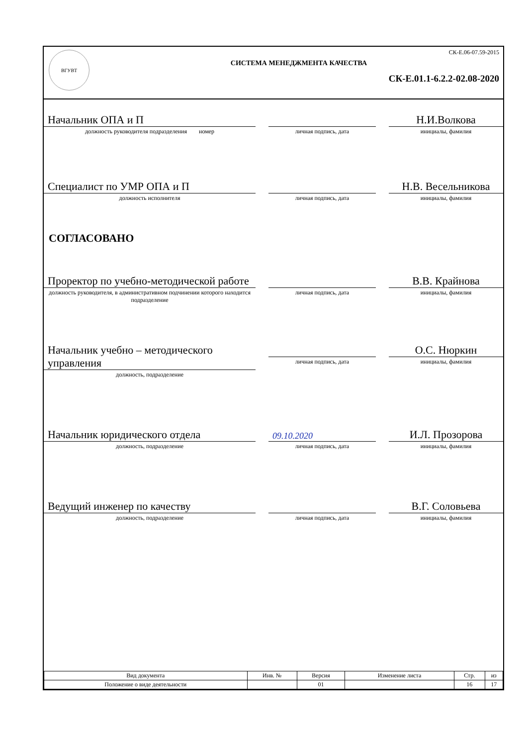ВГУВТ
СК-Е.06-07.59-2015
СИСТЕМА МЕНЕДЖМЕНТА КАЧЕСТВА
СК-Е.01.1-6.2.2-02.08-2020
Начальник ОПА и П
должность руководителя подразделения номер
личная подпись, дата
Н.И.Волкова
инициалы, фамилия
Специалист по УМР ОПА и П
должность исполнителя
личная подпись, дата
Н.В. Весельникова
инициалы, фамилия
СОГЛАСОВАНО
Проректор по учебно-методической работе
должность руководителя, в административном подчинении которого находится подразделение
личная подпись, дата
В.В. Крайнова
инициалы, фамилия
Начальник учебно – методического управления
должность, подразделение
личная подпись, дата
О.С. Нюркин
инициалы, фамилия
Начальник юридического отдела
должность, подразделение
09.10.2020
личная подпись, дата
И.Л. Прозорова
инициалы, фамилия
Ведущий инженер по качеству
должность, подразделение
личная подпись, дата
В.Г. Соловьева
инициалы, фамилия
| Вид документа | Инв. № | Версия | Изменение листа | Стр. | из |
| --- | --- | --- | --- | --- | --- |
| Положение о виде деятельности | | 01 | | 16 | 17 |